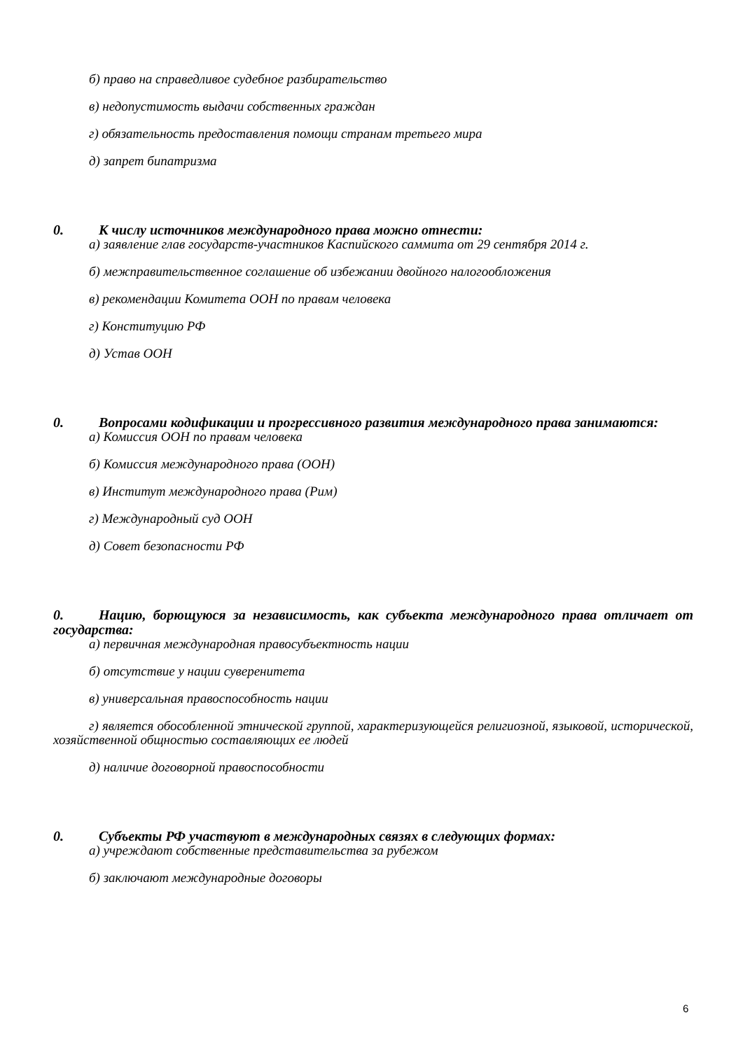б) право на справедливое судебное разбирательство
в) недопустимость выдачи собственных граждан
г) обязательность предоставления помощи странам третьего мира
д) запрет бипатризма
0. К числу источников международного права можно отнести:
а) заявление глав государств-участников Каспийского саммита от 29 сентября 2014 г.
б) межправительственное соглашение об избежании двойного налогообложения
в) рекомендации Комитета ООН по правам человека
г) Конституцию РФ
д) Устав ООН
0. Вопросами кодификации и прогрессивного развития международного права занимаются:
а) Комиссия ООН по правам человека
б) Комиссия международного права (ООН)
в) Институт международного права (Рим)
г) Международный суд ООН
д) Совет безопасности РФ
0. Нацию, борющуюся за независимость, как субъекта международного права отличает от государства:
а) первичная международная правосубъектность нации
б) отсутствие у нации суверенитета
в) универсальная правоспособность нации
г) является обособленной этнической группой, характеризующейся религиозной, языковой, исторической, хозяйственной общностью составляющих ее людей
д) наличие договорной правоспособности
0. Субъекты РФ участвуют в международных связях в следующих формах:
а) учреждают собственные представительства за рубежом
б) заключают международные договоры
6